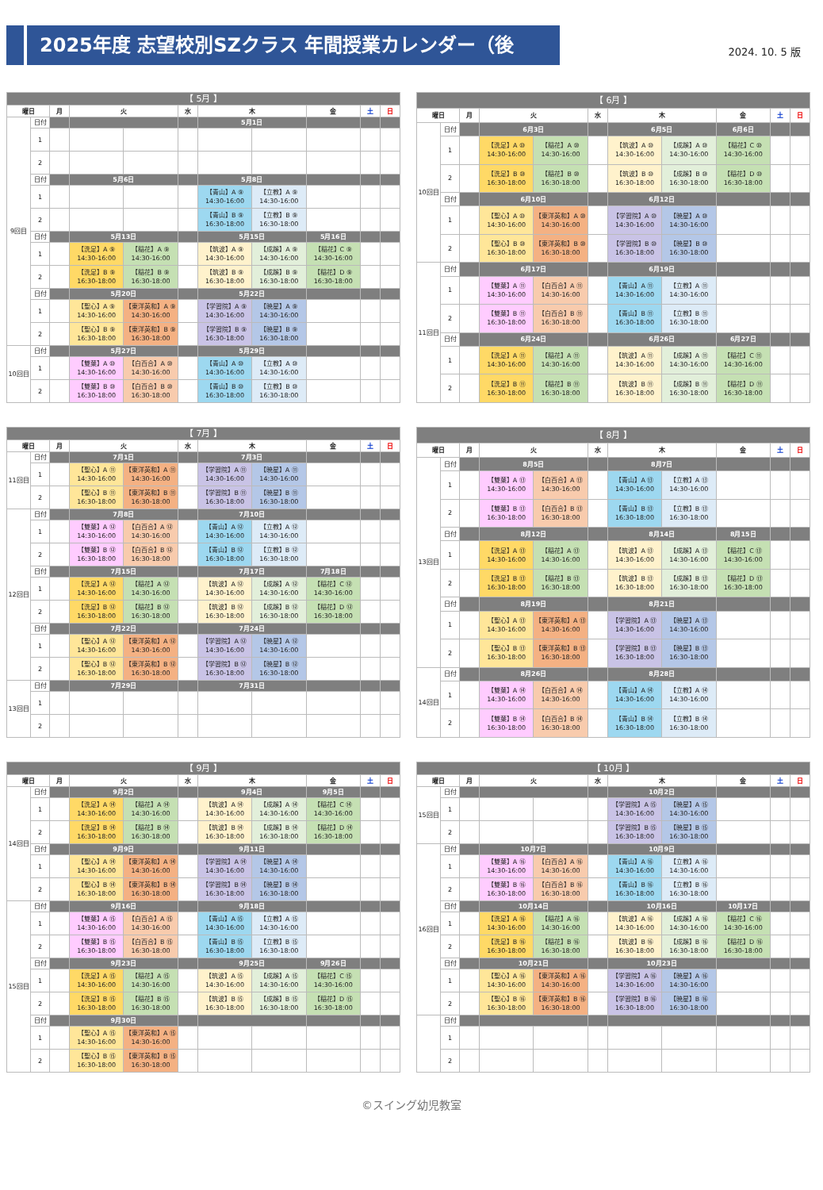2025年度 志望校別SZクラス 年間授業カレンダー（後期）
2024. 10. 5 版
| 【 5月 】 | | | | | | | | | | |
| 曜日 | | 月 | 火 | | 水 | 木 | | 金 | 土 | 日 |
| 9回目 | 日付 | | | | | 5月1日 | | | | |
| | 1 | | | | | | | | | |
| | 2 | | | | | | | | | |
| | 日付 | | 5月6日 | | | 5月8日 | | | | |
| | 1 | | | | | 【青山】A ⑨ 14:30-16:00 | 【立教】A ⑨ 14:30-16:00 | | | |
| | 2 | | | | | 【青山】B ⑨ 16:30-18:00 | 【立教】B ⑨ 16:30-18:00 | | | |
| | 日付 | | 5月13日 | | | 5月15日 | | 5月16日 | | |
| | 1 | | 【洗足】A ⑨ 14:30-16:00 | 【稲花】A ⑨ 14:30-16:00 | | 【筑波】A ⑨ 14:30-16:00 | 【成蹊】A ⑨ 14:30-16:00 | 【稲花】C ⑨ 14:30-16:00 | | |
| | 2 | | 【洗足】B ⑨ 16:30-18:00 | 【稲花】B ⑨ 16:30-18:00 | | 【筑波】B ⑨ 16:30-18:00 | 【成蹊】B ⑨ 16:30-18:00 | 【稲花】D ⑨ 16:30-18:00 | | |
| | 日付 | | 5月20日 | | | 5月22日 | | | | |
| | 1 | | 【聖心】A ⑨ 14:30-16:00 | 【東洋英和】A ⑨ 14:30-16:00 | | 【学習院】A ⑨ 14:30-16:00 | 【暁星】A ⑨ 14:30-16:00 | | | |
| | 2 | | 【聖心】B ⑨ 16:30-18:00 | 【東洋英和】B ⑨ 16:30-18:00 | | 【学習院】B ⑨ 16:30-18:00 | 【暁星】B ⑨ 16:30-18:00 | | | |
| 10回目 | 日付 | | 5月27日 | | | 5月29日 | | | | |
| | 1 | | 【雙葉】A ⑩ 14:30-16:00 | 【白百合】A ⑩ 14:30-16:00 | | 【青山】A ⑩ 14:30-16:00 | 【立教】A ⑩ 14:30-16:00 | | | |
| | 2 | | 【雙葉】B ⑩ 16:30-18:00 | 【白百合】B ⑩ 16:30-18:00 | | 【青山】B ⑩ 16:30-18:00 | 【立教】B ⑩ 16:30-18:00 | | | |
| 【 6月 】 | | | | | | | | | | |
| 曜日 | | 月 | 火 | | 水 | 木 | | 金 | 土 | 日 |
| 10回目 | 日付 | | 6月3日 | | | 6月5日 | | 6月6日 | | |
| | 1 | | 【洗足】A ⑩ 14:30-16:00 | 【稲花】A ⑩ 14:30-16:00 | | 【筑波】A ⑩ 14:30-16:00 | 【成蹊】A ⑩ 14:30-16:00 | 【稲花】C ⑩ 14:30-16:00 | | |
| | 2 | | 【洗足】B ⑩ 16:30-18:00 | 【稲花】B ⑩ 16:30-18:00 | | 【筑波】B ⑩ 16:30-18:00 | 【成蹊】B ⑩ 16:30-18:00 | 【稲花】D ⑩ 16:30-18:00 | | |
| | 日付 | | 6月10日 | | | 6月12日 | | | | |
| | 1 | | 【聖心】A ⑩ 14:30-16:00 | 【東洋英和】A ⑩ 14:30-16:00 | | 【学習院】A ⑩ 14:30-16:00 | 【暁星】A ⑩ 14:30-16:00 | | | |
| | 2 | | 【聖心】B ⑩ 16:30-18:00 | 【東洋英和】B ⑩ 16:30-18:00 | | 【学習院】B ⑩ 16:30-18:00 | 【暁星】B ⑩ 16:30-18:00 | | | |
| 11回目 | 日付 | | 6月17日 | | | 6月19日 | | | | |
| | 1 | | 【雙葉】A ⑪ 14:30-16:00 | 【白百合】A ⑪ 14:30-16:00 | | 【青山】A ⑪ 14:30-16:00 | 【立教】A ⑪ 14:30-16:00 | | | |
| | 2 | | 【雙葉】B ⑪ 16:30-18:00 | 【白百合】B ⑪ 16:30-18:00 | | 【青山】B ⑪ 16:30-18:00 | 【立教】B ⑪ 16:30-18:00 | | | |
| | 日付 | | 6月24日 | | | 6月26日 | | 6月27日 | | |
| | 1 | | 【洗足】A ⑪ 14:30-16:00 | 【稲花】A ⑪ 14:30-16:00 | | 【筑波】A ⑪ 14:30-16:00 | 【成蹊】A ⑪ 14:30-16:00 | 【稲花】C ⑪ 14:30-16:00 | | |
| | 2 | | 【洗足】B ⑪ 16:30-18:00 | 【稲花】B ⑪ 16:30-18:00 | | 【筑波】B ⑪ 16:30-18:00 | 【成蹊】B ⑪ 16:30-18:00 | 【稲花】D ⑪ 16:30-18:00 | | |
| 【 7月 】 | | | | | | | | | | |
| 曜日 | | 月 | 火 | | 水 | 木 | | 金 | 土 | 日 |
| 11回目 | 日付 | | 7月1日 | | | 7月3日 | | | | |
| | 1 | | 【聖心】A ⑪ 14:30-16:00 | 【東洋英和】A ⑪ 14:30-16:00 | | 【学習院】A ⑪ 14:30-16:00 | 【暁星】A ⑪ 14:30-16:00 | | | |
| | 2 | | 【聖心】B ⑪ 16:30-18:00 | 【東洋英和】B ⑪ 16:30-18:00 | | 【学習院】B ⑪ 16:30-18:00 | 【暁星】B ⑪ 16:30-18:00 | | | |
| 12回目 | 日付 | | 7月8日 | | | 7月10日 | | | | |
| | 1 | | 【雙葉】A ⑫ 14:30-16:00 | 【白百合】A ⑫ 14:30-16:00 | | 【青山】A ⑫ 14:30-16:00 | 【立教】A ⑫ 14:30-16:00 | | | |
| | 2 | | 【雙葉】B ⑫ 16:30-18:00 | 【白百合】B ⑫ 16:30-18:00 | | 【青山】B ⑫ 16:30-18:00 | 【立教】B ⑫ 16:30-18:00 | | | |
| | 日付 | | 7月15日 | | | 7月17日 | | 7月18日 | | |
| | 1 | | 【洗足】A ⑫ 14:30-16:00 | 【稲花】A ⑫ 14:30-16:00 | | 【筑波】A ⑫ 14:30-16:00 | 【成蹊】A ⑫ 14:30-16:00 | 【稲花】C ⑫ 14:30-16:00 | | |
| | 2 | | 【洗足】B ⑫ 16:30-18:00 | 【稲花】B ⑫ 16:30-18:00 | | 【筑波】B ⑫ 16:30-18:00 | 【成蹊】B ⑫ 16:30-18:00 | 【稲花】D ⑫ 16:30-18:00 | | |
| | 日付 | | 7月22日 | | | 7月24日 | | | | |
| | 1 | | 【聖心】A ⑫ 14:30-16:00 | 【東洋英和】A ⑫ 14:30-16:00 | | 【学習院】A ⑫ 14:30-16:00 | 【暁星】A ⑫ 14:30-16:00 | | | |
| | 2 | | 【聖心】B ⑫ 16:30-18:00 | 【東洋英和】B ⑫ 16:30-18:00 | | 【学習院】B ⑫ 16:30-18:00 | 【暁星】B ⑫ 16:30-18:00 | | | |
| 13回目 | 日付 | | 7月29日 | | | 7月31日 | | | | |
| | 1 | | | | | | | | | |
| | 2 | | | | | | | | | |
| 【 8月 】 | | | | | | | | | | |
| 曜日 | | 月 | 火 | | 水 | 木 | | 金 | 土 | 日 |
| 13回目 | 日付 | | 8月5日 | | | 8月7日 | | | | |
| | 1 | | 【雙葉】A ⑬ 14:30-16:00 | 【白百合】A ⑬ 14:30-16:00 | | 【青山】A ⑬ 14:30-16:00 | 【立教】A ⑬ 14:30-16:00 | | | |
| | 2 | | 【雙葉】B ⑬ 16:30-18:00 | 【白百合】B ⑬ 16:30-18:00 | | 【青山】B ⑬ 16:30-18:00 | 【立教】B ⑬ 16:30-18:00 | | | |
| | 日付 | | 8月12日 | | | 8月14日 | | 8月15日 | | |
| | 1 | | 【洗足】A ⑬ 14:30-16:00 | 【稲花】A ⑬ 14:30-16:00 | | 【筑波】A ⑬ 14:30-16:00 | 【成蹊】A ⑬ 14:30-16:00 | 【稲花】C ⑬ 14:30-16:00 | | |
| | 2 | | 【洗足】B ⑬ 16:30-18:00 | 【稲花】B ⑬ 16:30-18:00 | | 【筑波】B ⑬ 16:30-18:00 | 【成蹊】B ⑬ 16:30-18:00 | 【稲花】D ⑬ 16:30-18:00 | | |
| | 日付 | | 8月19日 | | | 8月21日 | | | | |
| | 1 | | 【聖心】A ⑬ 14:30-16:00 | 【東洋英和】A ⑬ 14:30-16:00 | | 【学習院】A ⑬ 14:30-16:00 | 【暁星】A ⑬ 14:30-16:00 | | | |
| | 2 | | 【聖心】B ⑬ 16:30-18:00 | 【東洋英和】B ⑬ 16:30-18:00 | | 【学習院】B ⑬ 16:30-18:00 | 【暁星】B ⑬ 16:30-18:00 | | | |
| 14回目 | 日付 | | 8月26日 | | | 8月28日 | | | | |
| | 1 | | 【雙葉】A ⑭ 14:30-16:00 | 【白百合】A ⑭ 14:30-16:00 | | 【青山】A ⑭ 14:30-16:00 | 【立教】A ⑭ 14:30-16:00 | | | |
| | 2 | | 【雙葉】B ⑭ 16:30-18:00 | 【白百合】B ⑭ 16:30-18:00 | | 【青山】B ⑭ 16:30-18:00 | 【立教】B ⑭ 16:30-18:00 | | | |
| 【 9月 】 | | | | | | | | | | |
| 曜日 | | 月 | 火 | | 水 | 木 | | 金 | 土 | 日 |
| 14回目 | 日付 | | 9月2日 | | | 9月4日 | | 9月5日 | | |
| | 1 | | 【洗足】A ⑭ 14:30-16:00 | 【稲花】A ⑭ 14:30-16:00 | | 【筑波】A ⑭ 14:30-16:00 | 【成蹊】A ⑭ 14:30-16:00 | 【稲花】C ⑭ 14:30-16:00 | | |
| | 2 | | 【洗足】B ⑭ 16:30-18:00 | 【稲花】B ⑭ 16:30-18:00 | | 【筑波】B ⑭ 16:30-18:00 | 【成蹊】B ⑭ 16:30-18:00 | 【稲花】D ⑭ 16:30-18:00 | | |
| | 日付 | | 9月9日 | | | 9月11日 | | | | |
| | 1 | | 【聖心】A ⑭ 14:30-16:00 | 【東洋英和】A ⑭ 14:30-16:00 | | 【学習院】A ⑭ 14:30-16:00 | 【暁星】A ⑭ 14:30-16:00 | | | |
| | 2 | | 【聖心】B ⑭ 16:30-18:00 | 【東洋英和】B ⑭ 16:30-18:00 | | 【学習院】B ⑭ 16:30-18:00 | 【暁星】B ⑭ 16:30-18:00 | | | |
| 15回目 | 日付 | | 9月16日 | | | 9月18日 | | | | |
| | 1 | | 【雙葉】A ⑮ 14:30-16:00 | 【白百合】A ⑮ 14:30-16:00 | | 【青山】A ⑮ 14:30-16:00 | 【立教】A ⑮ 14:30-16:00 | | | |
| | 2 | | 【雙葉】B ⑮ 16:30-18:00 | 【白百合】B ⑮ 16:30-18:00 | | 【青山】B ⑮ 16:30-18:00 | 【立教】B ⑮ 16:30-18:00 | | | |
| | 日付 | | 9月23日 | | | 9月25日 | | 9月26日 | | |
| | 1 | | 【洗足】A ⑮ 14:30-16:00 | 【稲花】A ⑮ 14:30-16:00 | | 【筑波】A ⑮ 14:30-16:00 | 【成蹊】A ⑮ 14:30-16:00 | 【稲花】C ⑮ 14:30-16:00 | | |
| | 2 | | 【洗足】B ⑮ 16:30-18:00 | 【稲花】B ⑮ 16:30-18:00 | | 【筑波】B ⑮ 16:30-18:00 | 【成蹊】B ⑮ 16:30-18:00 | 【稲花】D ⑮ 16:30-18:00 | | |
| | 日付 | | 9月30日 | | | | | | | |
| | 1 | | 【聖心】A ⑮ 14:30-16:00 | 【東洋英和】A ⑮ 14:30-16:00 | | | | | | |
| | 2 | | 【聖心】B ⑮ 16:30-18:00 | 【東洋英和】B ⑮ 16:30-18:00 | | | | | | |
| 【 10月 】 | | | | | | | | | | |
| 曜日 | | 月 | 火 | | 水 | 木 | | 金 | 土 | 日 |
| 15回目 | 日付 | | | | | 10月2日 | | | | |
| | 1 | | | | | 【学習院】A ⑮ 14:30-16:00 | 【暁星】A ⑮ 14:30-16:00 | | | |
| | 2 | | | | | 【学習院】B ⑮ 16:30-18:00 | 【暁星】B ⑮ 16:30-18:00 | | | |
| 16回目 | 日付 | | 10月7日 | | | 10月9日 | | | | |
| | 1 | | 【雙葉】A ⑯ 14:30-16:00 | 【白百合】A ⑯ 14:30-16:00 | | 【青山】A ⑯ 14:30-16:00 | 【立教】A ⑯ 14:30-16:00 | | | |
| | 2 | | 【雙葉】B ⑯ 16:30-18:00 | 【白百合】B ⑯ 16:30-18:00 | | 【青山】B ⑯ 16:30-18:00 | 【立教】B ⑯ 16:30-18:00 | | | |
| | 日付 | | 10月14日 | | | 10月16日 | | 10月17日 | | |
| | 1 | | 【洗足】A ⑯ 14:30-16:00 | 【稲花】A ⑯ 14:30-16:00 | | 【筑波】A ⑯ 14:30-16:00 | 【成蹊】A ⑯ 14:30-16:00 | 【稲花】C ⑯ 14:30-16:00 | | |
| | 2 | | 【洗足】B ⑯ 16:30-18:00 | 【稲花】B ⑯ 16:30-18:00 | | 【筑波】B ⑯ 16:30-18:00 | 【成蹊】B ⑯ 16:30-18:00 | 【稲花】D ⑯ 16:30-18:00 | | |
| | 日付 | | 10月21日 | | | 10月23日 | | | | |
| | 1 | | 【聖心】A ⑯ 14:30-16:00 | 【東洋英和】A ⑯ 14:30-16:00 | | 【学習院】A ⑯ 14:30-16:00 | 【暁星】A ⑯ 14:30-16:00 | | | |
| | 2 | | 【聖心】B ⑯ 16:30-18:00 | 【東洋英和】B ⑯ 16:30-18:00 | | 【学習院】B ⑯ 16:30-18:00 | 【暁星】B ⑯ 16:30-18:00 | | | |
| | 日付 | | | | | | | | | |
| | 1 | | | | | | | | | |
| | 2 | | | | | | | | | |
©スイング幼児教室